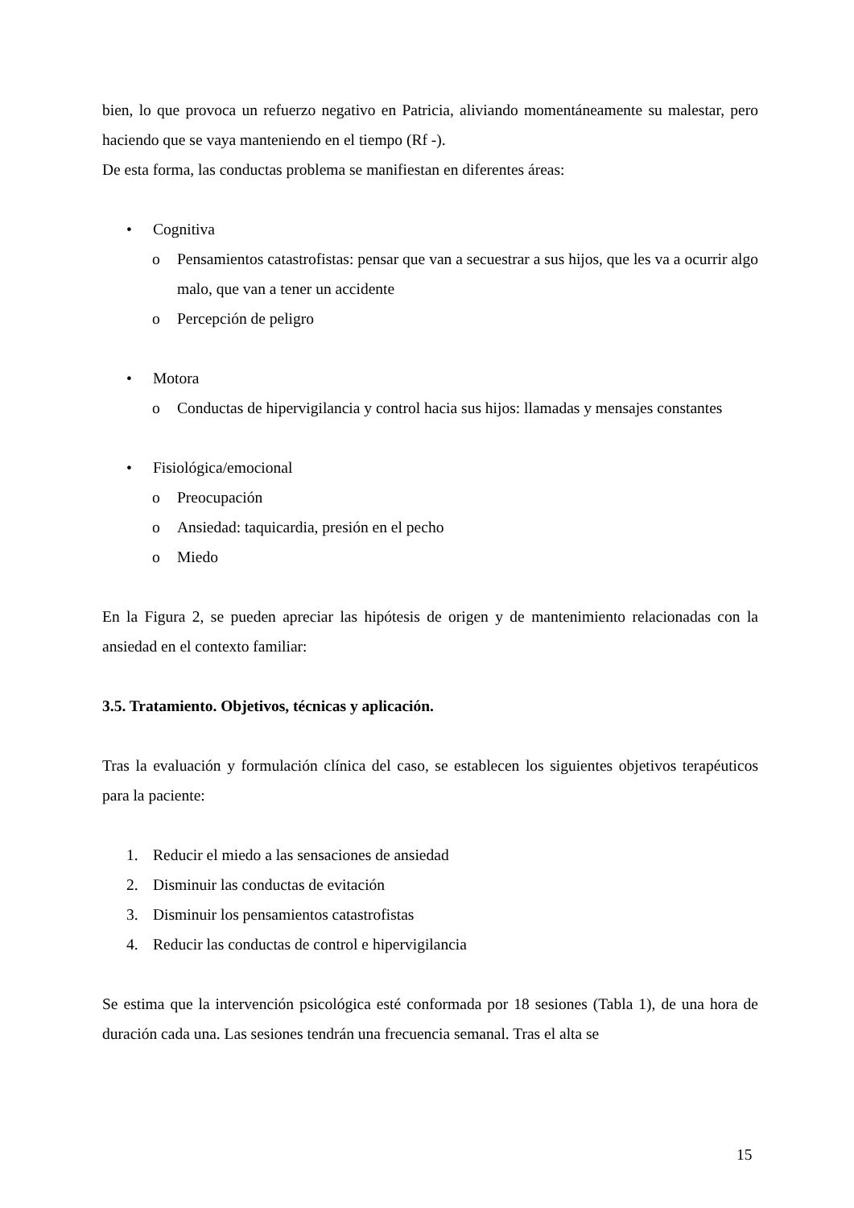bien, lo que provoca un refuerzo negativo en Patricia, aliviando momentáneamente su malestar, pero haciendo que se vaya manteniendo en el tiempo (Rf -).
De esta forma, las conductas problema se manifiestan en diferentes áreas:
• Cognitiva
o Pensamientos catastrofistas: pensar que van a secuestrar a sus hijos, que les va a ocurrir algo malo, que van a tener un accidente
o Percepción de peligro
• Motora
o Conductas de hipervigilancia y control hacia sus hijos: llamadas y mensajes constantes
• Fisiológica/emocional
o Preocupación
o Ansiedad: taquicardia, presión en el pecho
o Miedo
En la Figura 2, se pueden apreciar las hipótesis de origen y de mantenimiento relacionadas con la ansiedad en el contexto familiar:
3.5. Tratamiento. Objetivos, técnicas y aplicación.
Tras la evaluación y formulación clínica del caso, se establecen los siguientes objetivos terapéuticos para la paciente:
1. Reducir el miedo a las sensaciones de ansiedad
2. Disminuir las conductas de evitación
3. Disminuir los pensamientos catastrofistas
4. Reducir las conductas de control e hipervigilancia
Se estima que la intervención psicológica esté conformada por 18 sesiones (Tabla 1), de una hora de duración cada una. Las sesiones tendrán una frecuencia semanal. Tras el alta se
15